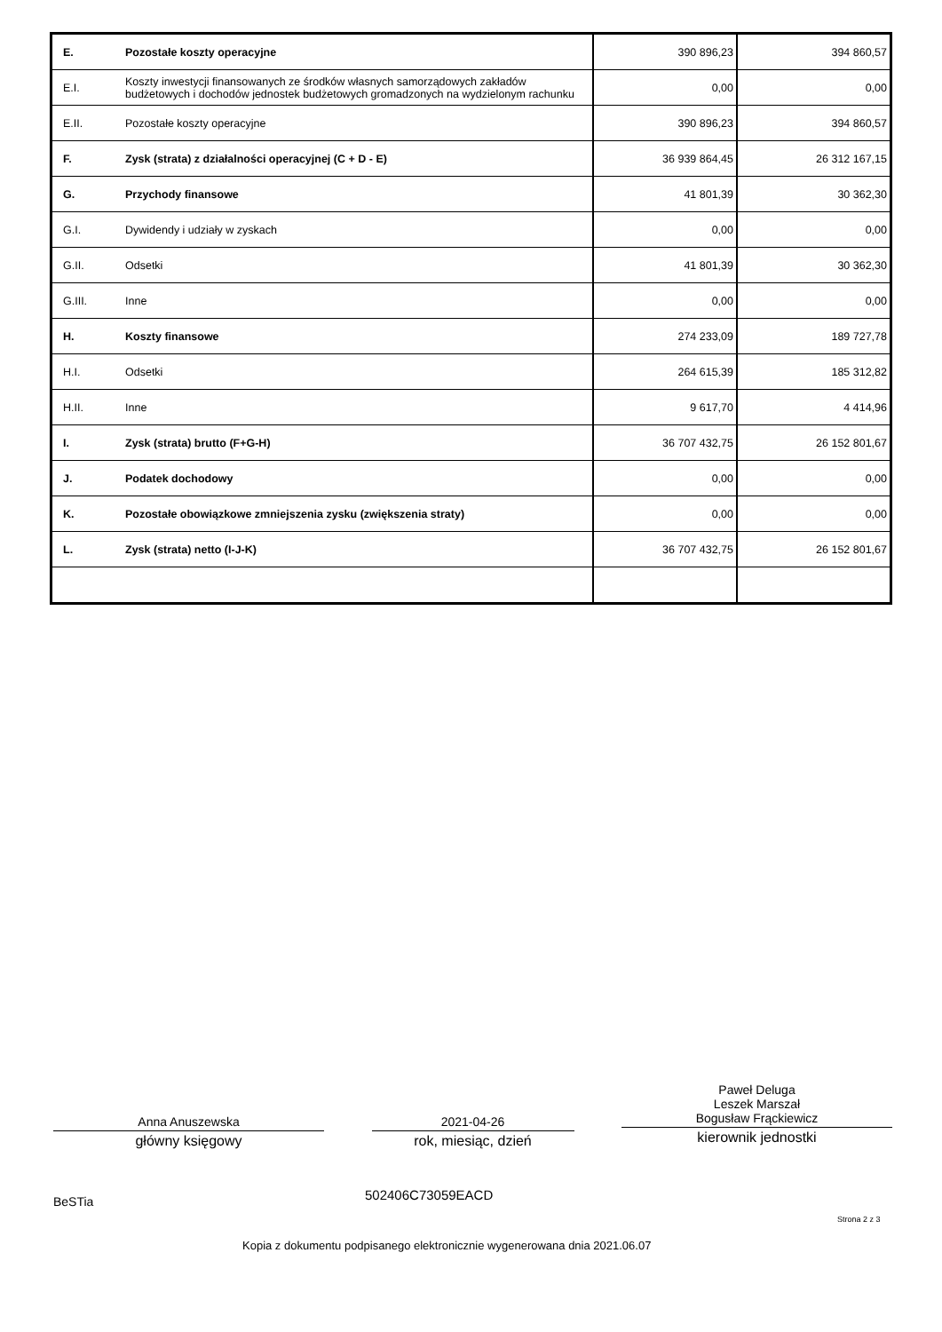| E. | Pozostałe koszty operacyjne | 390 896,23 | 394 860,57 |
| E.I. | Koszty inwestycji finansowanych ze środków własnych samorządowych zakładów budżetowych i dochodów jednostek budżetowych gromadzonych na wydzielonym rachunku | 0,00 | 0,00 |
| E.II. | Pozostałe koszty operacyjne | 390 896,23 | 394 860,57 |
| F. | Zysk (strata) z działalności operacyjnej (C + D - E) | 36 939 864,45 | 26 312 167,15 |
| G. | Przychody finansowe | 41 801,39 | 30 362,30 |
| G.I. | Dywidendy i udziały w zyskach | 0,00 | 0,00 |
| G.II. | Odsetki | 41 801,39 | 30 362,30 |
| G.III. | Inne | 0,00 | 0,00 |
| H. | Koszty finansowe | 274 233,09 | 189 727,78 |
| H.I. | Odsetki | 264 615,39 | 185 312,82 |
| H.II. | Inne | 9 617,70 | 4 414,96 |
| I. | Zysk (strata) brutto (F+G-H) | 36 707 432,75 | 26 152 801,67 |
| J. | Podatek dochodowy | 0,00 | 0,00 |
| K. | Pozostałe obowiązkowe zmniejszenia zysku (zwiększenia straty) | 0,00 | 0,00 |
| L. | Zysk (strata) netto (I-J-K) | 36 707 432,75 | 26 152 801,67 |
Anna Anuszewska
główny księgowy
2021-04-26
rok, miesiąc, dzień
Paweł Deluga
Leszek Marszał
Bogusław Frąckiewicz
kierownik jednostki
BeSTia 502406C73059EACD
Strona 2 z 3
Kopia z dokumentu podpisanego elektronicznie wygenerowana dnia 2021.06.07